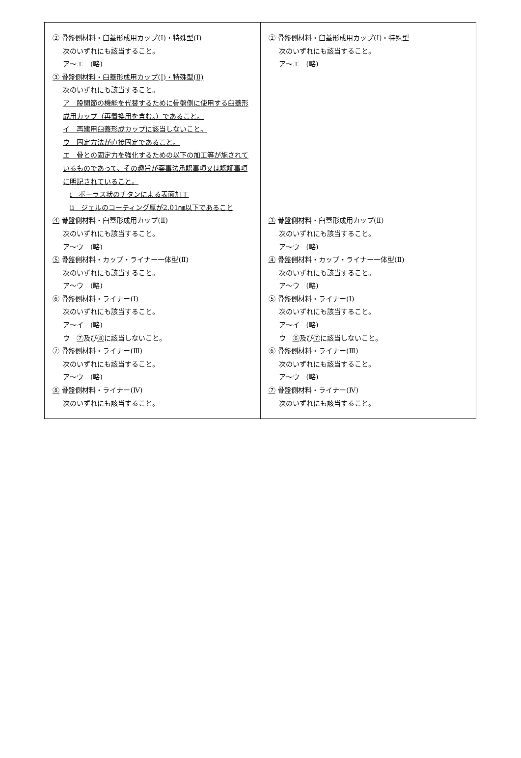| ② 骨盤側材料・臼蓋形成用カップ (Ⅰ) ・特殊型 (Ⅰ) 次のいずれにも該当すること。 ア～エ (略) ③ 骨盤側材料・臼蓋形成用カップ(Ⅰ)・特殊型(Ⅱ) 次のいずれにも該当すること。 ア 股関節の機能を代替するために骨盤側に使用する臼蓋形成用カップ（再置換用を含む。）であること。 イ 再建用臼蓋形成カップに該当しないこと。 ウ 固定方法が直接固定であること。 エ 骨との固定力を強化するための以下の加工等が施されているものであって、その趣旨が薬事法承認事項又は認証事項に明記されていること。 ⅰ ポーラス状のチタンによる表面加工 ⅱ ジェルのコーティング厚が2.01㎜以下であること ④ 骨盤側材料・臼蓋形成用カップ(Ⅱ) 次のいずれにも該当すること。 ア～ウ (略) ⑤ 骨盤側材料・カップ・ライナー一体型(Ⅱ) 次のいずれにも該当すること。 ア～ウ (略) ⑥ 骨盤側材料・ライナー(Ⅰ) 次のいずれにも該当すること。 ア～イ (略) ウ ⑦ 及び ⑧ に該当しないこと。 ⑦ 骨盤側材料・ライナー(Ⅲ) 次のいずれにも該当すること。 ア～ウ (略) ⑧ 骨盤側材料・ライナー(Ⅳ) 次のいずれにも該当すること。 | ② 骨盤側材料・臼蓋形成用カップ(Ⅰ)・特殊型 次のいずれにも該当すること。 ア～エ (略) ③ 骨盤側材料・臼蓋形成用カップ(Ⅱ) 次のいずれにも該当すること。 ア～ウ (略) ④ 骨盤側材料・カップ・ライナー一体型(Ⅱ) 次のいずれにも該当すること。 ア～ウ (略) ⑤ 骨盤側材料・ライナー(Ⅰ) 次のいずれにも該当すること。 ア～イ (略) ウ ⑥ 及び ⑦ に該当しないこと。 ⑥ 骨盤側材料・ライナー(Ⅲ) 次のいずれにも該当すること。 ア～ウ (略) ⑦ 骨盤側材料・ライナー(Ⅳ) 次のいずれにも該当すること。 |